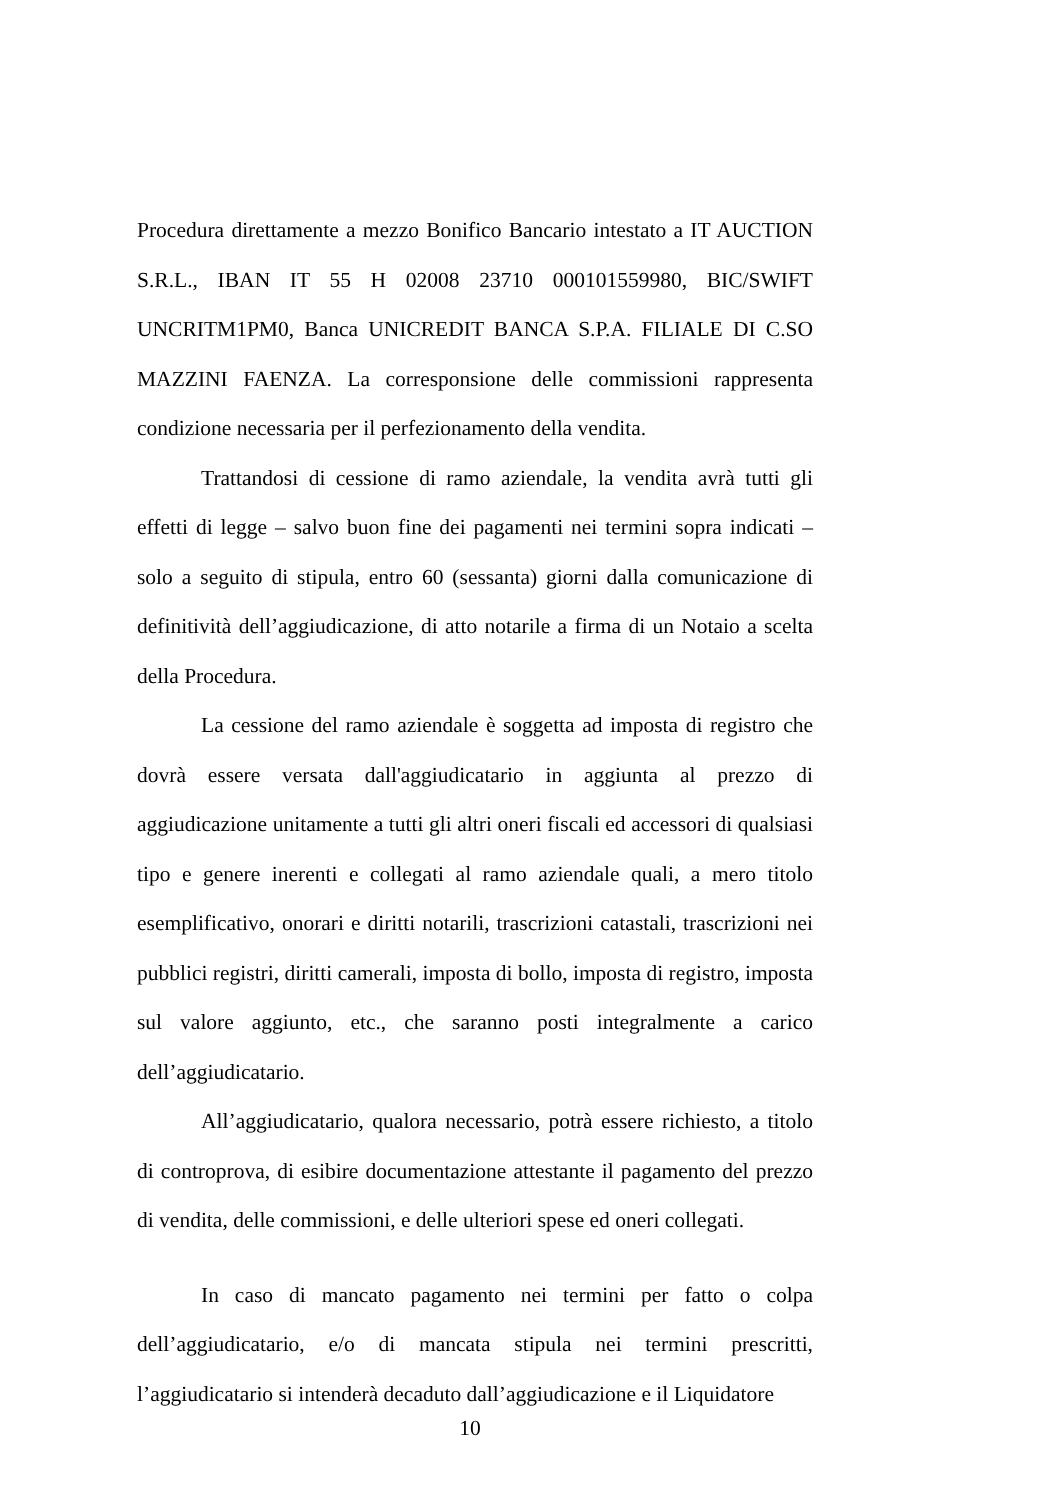Procedura direttamente a mezzo Bonifico Bancario intestato a IT AUCTION S.R.L., IBAN IT 55 H 02008 23710 000101559980, BIC/SWIFT UNCRITM1PM0, Banca UNICREDIT BANCA S.P.A. FILIALE DI C.SO MAZZINI FAENZA. La corresponsione delle commissioni rappresenta condizione necessaria per il perfezionamento della vendita.
Trattandosi di cessione di ramo aziendale, la vendita avrà tutti gli effetti di legge – salvo buon fine dei pagamenti nei termini sopra indicati – solo a seguito di stipula, entro 60 (sessanta) giorni dalla comunicazione di definitività dell’aggiudicazione, di atto notarile a firma di un Notaio a scelta della Procedura.
La cessione del ramo aziendale è soggetta ad imposta di registro che dovrà essere versata dall'aggiudicatario in aggiunta al prezzo di aggiudicazione unitamente a tutti gli altri oneri fiscali ed accessori di qualsiasi tipo e genere inerenti e collegati al ramo aziendale quali, a mero titolo esemplificativo, onorari e diritti notarili, trascrizioni catastali, trascrizioni nei pubblici registri, diritti camerali, imposta di bollo, imposta di registro, imposta sul valore aggiunto, etc., che saranno posti integralmente a carico dell’aggiudicatario.
All’aggiudicatario, qualora necessario, potrà essere richiesto, a titolo di controprova, di esibire documentazione attestante il pagamento del prezzo di vendita, delle commissioni, e delle ulteriori spese ed oneri collegati.
In caso di mancato pagamento nei termini per fatto o colpa dell’aggiudicatario, e/o di mancata stipula nei termini prescritti, l’aggiudicatario si intenderà decaduto dall’aggiudicazione e il Liquidatore
10